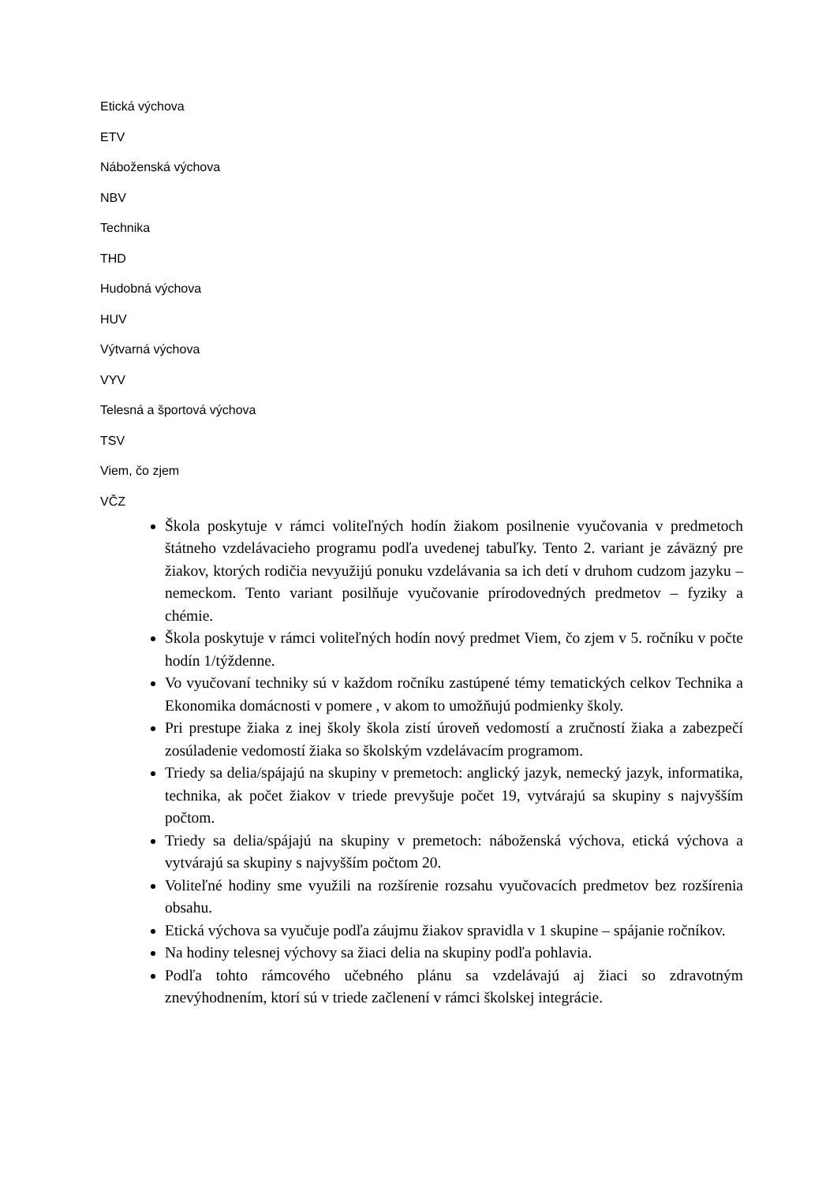Etická výchova
ETV
Náboženská výchova
NBV
Technika
THD
Hudobná výchova
HUV
Výtvarná výchova
VYV
Telesná a športová výchova
TSV
Viem, čo zjem
VČZ
Škola poskytuje v rámci voliteľných hodín žiakom posilnenie vyučovania v predmetoch štátneho vzdelávacieho programu podľa uvedenej tabuľky. Tento 2. variant je záväzný pre žiakov, ktorých rodičia nevyužijú ponuku vzdelávania sa ich detí v druhom cudzom jazyku – nemeckom. Tento variant posilňuje vyučovanie prírodovedných predmetov – fyziky a chémie.
Škola poskytuje v rámci voliteľných hodín nový predmet Viem, čo zjem v 5. ročníku v počte hodín 1/týždenne.
Vo vyučovaní techniky sú v každom ročníku zastúpené témy tematických celkov Technika a Ekonomika domácnosti v pomere , v akom to umožňujú podmienky školy.
Pri prestupe žiaka z inej školy škola zistí úroveň vedomostí a zručností žiaka a zabezpečí zosúladenie vedomostí žiaka so školským vzdelávacím programom.
Triedy sa delia/spájajú na skupiny v premetoch: anglický jazyk, nemecký jazyk, informatika, technika, ak počet žiakov v triede prevyšuje počet 19, vytvárajú sa skupiny s najvyšším počtom.
Triedy sa delia/spájajú na skupiny v premetoch: náboženská výchova, etická výchova a vytvárajú sa skupiny s najvyšším počtom 20.
Voliteľné hodiny sme využili na rozšírenie rozsahu vyučovacích predmetov bez rozšírenia obsahu.
Etická výchova sa vyučuje podľa záujmu žiakov spravidla v 1 skupine – spájanie ročníkov.
Na hodiny telesnej výchovy sa žiaci delia na skupiny podľa pohlavia.
Podľa tohto rámcového učebného plánu sa vzdelávajú aj žiaci so zdravotným znevýhodnením, ktorí sú v triede začlenení v rámci školskej integrácie.